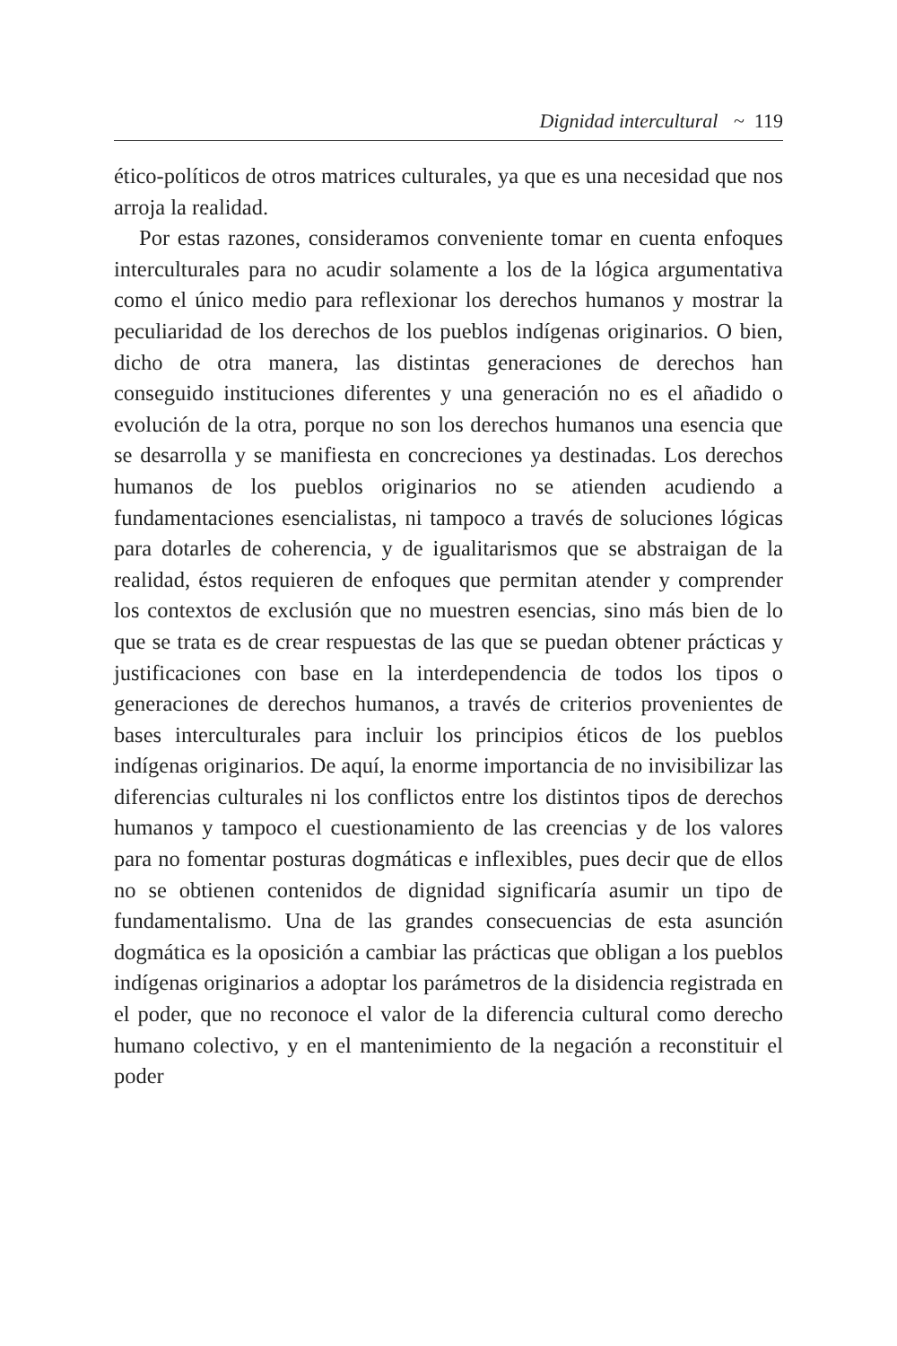Dignidad intercultural ~ 119
ético-políticos de otros matrices culturales, ya que es una necesidad que nos arroja la realidad.
Por estas razones, consideramos conveniente tomar en cuenta enfoques interculturales para no acudir solamente a los de la lógica argumentativa como el único medio para reflexionar los derechos humanos y mostrar la peculiaridad de los derechos de los pueblos indígenas originarios. O bien, dicho de otra manera, las distintas generaciones de derechos han conseguido instituciones diferentes y una generación no es el añadido o evolución de la otra, porque no son los derechos humanos una esencia que se desarrolla y se manifiesta en concreciones ya destinadas. Los derechos humanos de los pueblos originarios no se atienden acudiendo a fundamentaciones esencialistas, ni tampoco a través de soluciones lógicas para dotarles de coherencia, y de igualitarismos que se abstraigan de la realidad, éstos requieren de enfoques que permitan atender y comprender los contextos de exclusión que no muestren esencias, sino más bien de lo que se trata es de crear respuestas de las que se puedan obtener prácticas y justificaciones con base en la interdependencia de todos los tipos o generaciones de derechos humanos, a través de criterios provenientes de bases interculturales para incluir los principios éticos de los pueblos indígenas originarios. De aquí, la enorme importancia de no invisibilizar las diferencias culturales ni los conflictos entre los distintos tipos de derechos humanos y tampoco el cuestionamiento de las creencias y de los valores para no fomentar posturas dogmáticas e inflexibles, pues decir que de ellos no se obtienen contenidos de dignidad significaría asumir un tipo de fundamentalismo. Una de las grandes consecuencias de esta asunción dogmática es la oposición a cambiar las prácticas que obligan a los pueblos indígenas originarios a adoptar los parámetros de la disidencia registrada en el poder, que no reconoce el valor de la diferencia cultural como derecho humano colectivo, y en el mantenimiento de la negación a reconstituir el poder